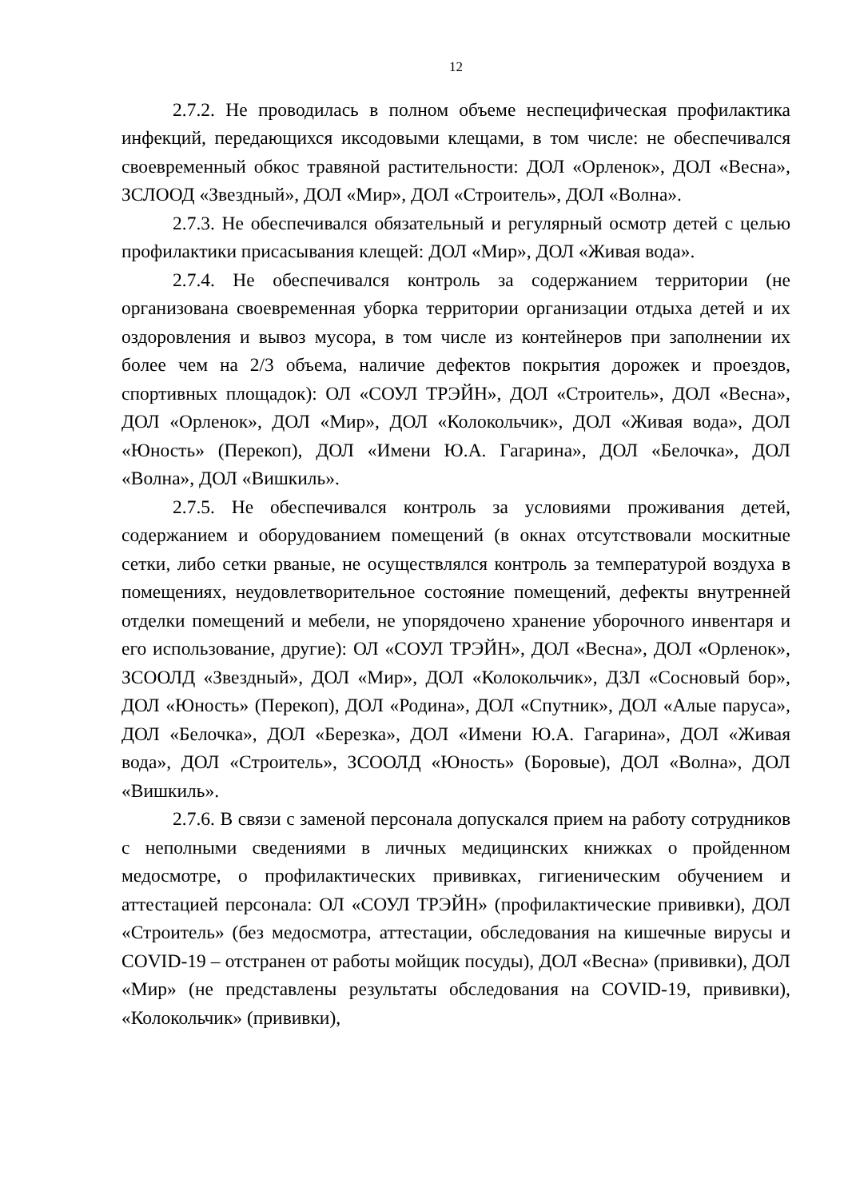12
2.7.2. Не проводилась в полном объеме неспецифическая профилактика инфекций, передающихся иксодовыми клещами, в том числе: не обеспечивался своевременный обкос травяной растительности: ДОЛ «Орленок», ДОЛ «Весна», ЗСЛООД «Звездный», ДОЛ «Мир», ДОЛ «Строитель», ДОЛ «Волна».
2.7.3. Не обеспечивался обязательный и регулярный осмотр детей с целью профилактики присасывания клещей: ДОЛ «Мир», ДОЛ «Живая вода».
2.7.4. Не обеспечивался контроль за содержанием территории (не организована своевременная уборка территории организации отдыха детей и их оздоровления и вывоз мусора, в том числе из контейнеров при заполнении их более чем на 2/3 объема, наличие дефектов покрытия дорожек и проездов, спортивных площадок): ОЛ «СОУЛ ТРЭЙН», ДОЛ «Строитель», ДОЛ «Весна», ДОЛ «Орленок», ДОЛ «Мир», ДОЛ «Колокольчик», ДОЛ «Живая вода», ДОЛ «Юность» (Перекоп), ДОЛ «Имени Ю.А. Гагарина», ДОЛ «Белочка», ДОЛ «Волна», ДОЛ «Вишкиль».
2.7.5. Не обеспечивался контроль за условиями проживания детей, содержанием и оборудованием помещений (в окнах отсутствовали москитные сетки, либо сетки рваные, не осуществлялся контроль за температурой воздуха в помещениях, неудовлетворительное состояние помещений, дефекты внутренней отделки помещений и мебели, не упорядочено хранение уборочного инвентаря и его использование, другие): ОЛ «СОУЛ ТРЭЙН», ДОЛ «Весна», ДОЛ «Орленок», ЗСООЛД «Звездный», ДОЛ «Мир», ДОЛ «Колокольчик», ДЗЛ «Сосновый бор», ДОЛ «Юность» (Перекоп), ДОЛ «Родина», ДОЛ «Спутник», ДОЛ «Алые паруса», ДОЛ «Белочка», ДОЛ «Березка», ДОЛ «Имени Ю.А. Гагарина», ДОЛ «Живая вода», ДОЛ «Строитель», ЗСООЛД «Юность» (Боровые), ДОЛ «Волна», ДОЛ «Вишкиль».
2.7.6. В связи с заменой персонала допускался прием на работу сотрудников с неполными сведениями в личных медицинских книжках о пройденном медосмотре, о профилактических прививках, гигиеническим обучением и аттестацией персонала: ОЛ «СОУЛ ТРЭЙН» (профилактические прививки), ДОЛ «Строитель» (без медосмотра, аттестации, обследования на кишечные вирусы и COVID-19 – отстранен от работы мойщик посуды), ДОЛ «Весна» (прививки), ДОЛ «Мир» (не представлены результаты обследования на COVID-19, прививки), «Колокольчик» (прививки),